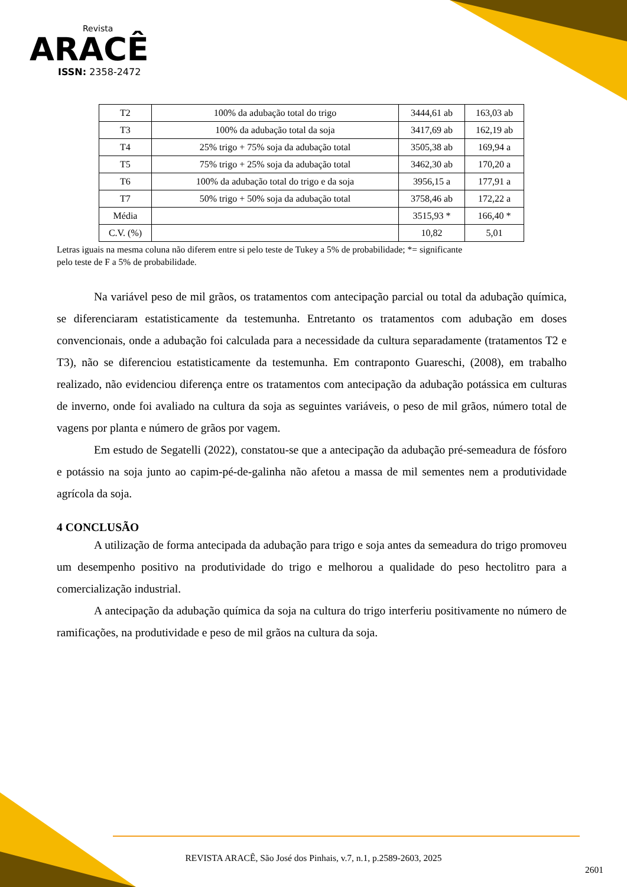Revista
ARACÊ
ISSN: 2358-2472
| T2 | 100% da adubação total do trigo | 3444,61 ab | 163,03 ab |
| T3 | 100% da adubação total da soja | 3417,69 ab | 162,19 ab |
| T4 | 25% trigo + 75% soja da adubação total | 3505,38 ab | 169,94 a |
| T5 | 75% trigo + 25% soja da adubação total | 3462,30 ab | 170,20 a |
| T6 | 100% da adubação total do trigo e da soja | 3956,15 a | 177,91 a |
| T7 | 50% trigo + 50% soja da adubação total | 3758,46 ab | 172,22 a |
| Média | | 3515,93 * | 166,40 * |
| C.V. (%) | | 10,82 | 5,01 |
Letras iguais na mesma coluna não diferem entre si pelo teste de Tukey a 5% de probabilidade; *= significante
pelo teste de F a 5% de probabilidade.
Na variável peso de mil grãos, os tratamentos com antecipação parcial ou total da adubação química, se diferenciaram estatisticamente da testemunha. Entretanto os tratamentos com adubação em doses convencionais, onde a adubação foi calculada para a necessidade da cultura separadamente (tratamentos T2 e T3), não se diferenciou estatisticamente da testemunha. Em contraponto Guareschi, (2008), em trabalho realizado, não evidenciou diferença entre os tratamentos com antecipação da adubação potássica em culturas de inverno, onde foi avaliado na cultura da soja as seguintes variáveis, o peso de mil grãos, número total de vagens por planta e número de grãos por vagem.
Em estudo de Segatelli (2022), constatou-se que a antecipação da adubação pré-semeadura de fósforo e potássio na soja junto ao capim-pé-de-galinha não afetou a massa de mil sementes nem a produtividade agrícola da soja.
4 CONCLUSÃO
A utilização de forma antecipada da adubação para trigo e soja antes da semeadura do trigo promoveu um desempenho positivo na produtividade do trigo e melhorou a qualidade do peso hectolitro para a comercialização industrial.
A antecipação da adubação química da soja na cultura do trigo interferiu positivamente no número de ramificações, na produtividade e peso de mil grãos na cultura da soja.
REVISTA ARACÊ, São José dos Pinhais, v.7, n.1, p.2589-2603, 2025
2601